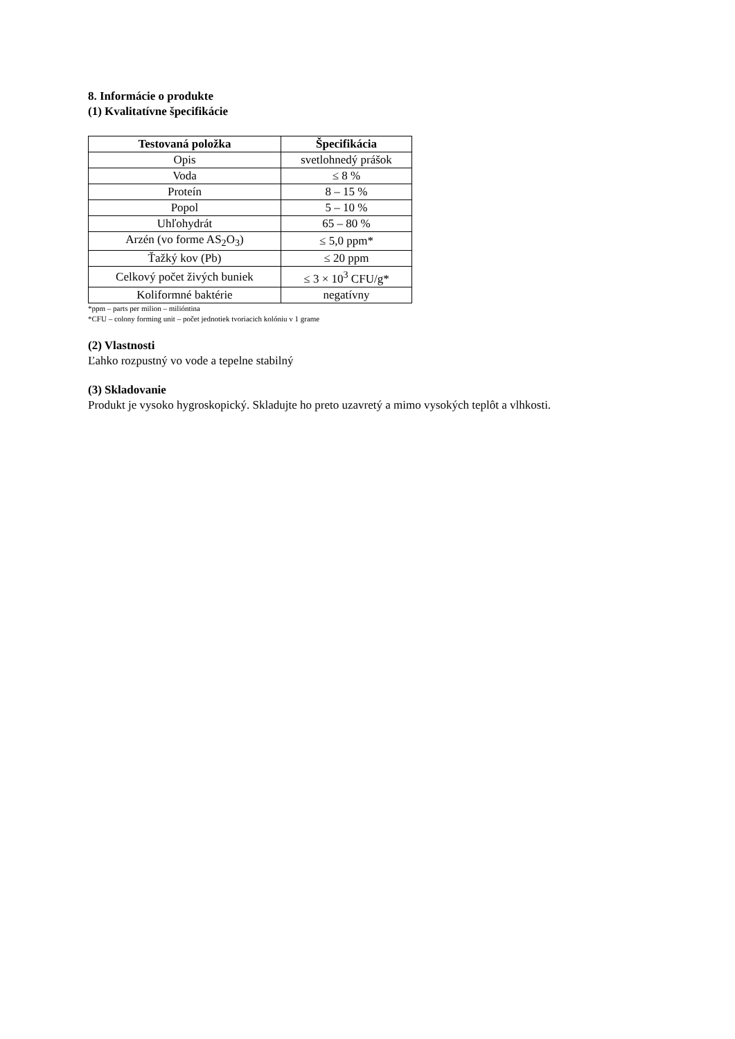8. Informácie o produkte
(1) Kvalitatívne špecifikácie
| Testovaná položka | Špecifikácia |
| --- | --- |
| Opis | svetlohnedý prášok |
| Voda | ≤ 8 % |
| Proteín | 8 – 15 % |
| Popol | 5 – 10 % |
| Uhľohydrát | 65 – 80 % |
| Arzén (vo forme AS<sub>2</sub>O<sub>3</sub>) | ≤ 5,0 ppm* |
| Ťažký kov (Pb) | ≤ 20 ppm |
| Celkový počet živých buniek | ≤ 3 × 10<sup>3</sup> CFU/g* |
| Koliformné baktérie | negatívny |
*ppm – parts per milion – milióntina
*CFU – colony forming unit – počet jednotiek tvoriacich kolóniu v 1 grame
(2) Vlastnosti
Ľahko rozpustný vo vode a tepelne stabilný
(3) Skladovanie
Produkt je vysoko hygroskopický. Skladujte ho preto uzavretý a mimo vysokých teplôt a vlhkosti.